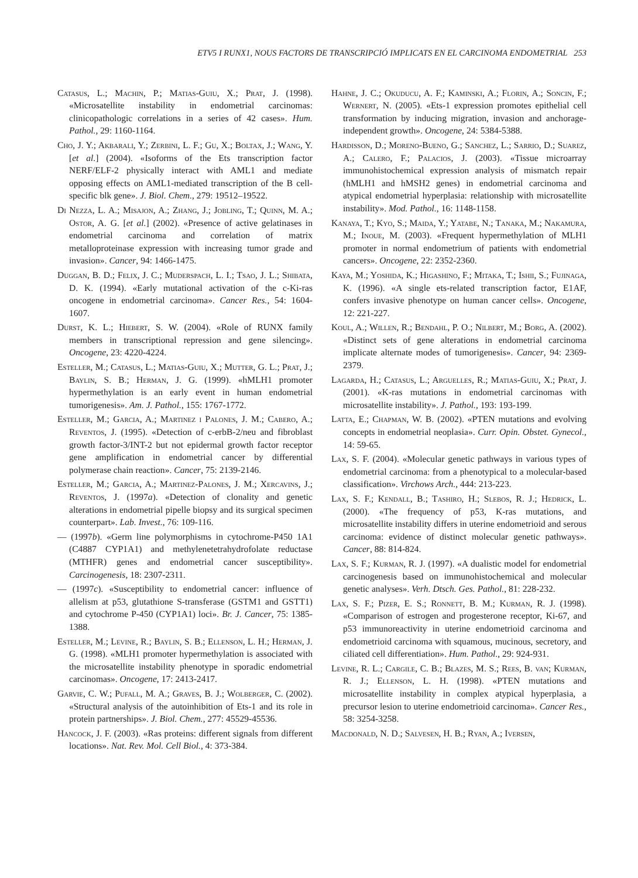ETV5 I RUNX1, NOUS FACTORS DE TRANSCRIPCIÓ IMPLICATS EN EL CARCINOMA ENDOMETRIAL 253
Catasus, L.; Machin, P.; Matias-Guiu, X.; Prat, J. (1998). «Microsatellite instability in endometrial carcinomas: clinicopathologic correlations in a series of 42 cases». Hum. Pathol., 29: 1160-1164.
Cho, J. Y.; Akbarali, Y.; Zerbini, L. F.; Gu, X.; Boltax, J.; Wang, Y. [et al.] (2004). «Isoforms of the Ets transcription factor NERF/ELF-2 physically interact with AML1 and mediate opposing effects on AML1-mediated transcription of the B cell-specific blk gene». J. Biol. Chem., 279: 19512–19522.
Di Nezza, L. A.; Misajon, A.; Zhang, J.; Jobling, T.; Quinn, M. A.; Ostor, A. G. [et al.] (2002). «Presence of active gelatinases in endometrial carcinoma and correlation of matrix metalloproteinase expression with increasing tumor grade and invasion». Cancer, 94: 1466-1475.
Duggan, B. D.; Felix, J. C.; Muderspach, L. I.; Tsao, J. L.; Shibata, D. K. (1994). «Early mutational activation of the c-Ki-ras oncogene in endometrial carcinoma». Cancer Res., 54: 1604-1607.
Durst, K. L.; Hiebert, S. W. (2004). «Role of RUNX family members in transcriptional repression and gene silencing». Oncogene, 23: 4220-4224.
Esteller, M.; Catasus, L.; Matias-Guiu, X.; Mutter, G. L.; Prat, J.; Baylin, S. B.; Herman, J. G. (1999). «hMLH1 promoter hypermethylation is an early event in human endometrial tumorigenesis». Am. J. Pathol., 155: 1767-1772.
Esteller, M.; Garcia, A.; Martinez i Palones, J. M.; Cabero, A.; Reventos, J. (1995). «Detection of c-erbB-2/neu and fibroblast growth factor-3/INT-2 but not epidermal growth factor receptor gene amplification in endometrial cancer by differential polymerase chain reaction». Cancer, 75: 2139-2146.
Esteller, M.; Garcia, A.; Martinez-Palones, J. M.; Xercavins, J.; Reventos, J. (1997a). «Detection of clonality and genetic alterations in endometrial pipelle biopsy and its surgical specimen counterpart». Lab. Invest., 76: 109-116.
— (1997b). «Germ line polymorphisms in cytochrome-P450 1A1 (C4887 CYP1A1) and methylenetetrahydrofolate reductase (MTHFR) genes and endometrial cancer susceptibility». Carcinogenesis, 18: 2307-2311.
— (1997c). «Susceptibility to endometrial cancer: influence of allelism at p53, glutathione S-transferase (GSTM1 and GSTT1) and cytochrome P-450 (CYP1A1) loci». Br. J. Cancer, 75: 1385-1388.
Esteller, M.; Levine, R.; Baylin, S. B.; Ellenson, L. H.; Herman, J. G. (1998). «MLH1 promoter hypermethylation is associated with the microsatellite instability phenotype in sporadic endometrial carcinomas». Oncogene, 17: 2413-2417.
Garvie, C. W.; Pufall, M. A.; Graves, B. J.; Wolberger, C. (2002). «Structural analysis of the autoinhibition of Ets-1 and its role in protein partnerships». J. Biol. Chem., 277: 45529-45536.
Hancock, J. F. (2003). «Ras proteins: different signals from different locations». Nat. Rev. Mol. Cell Biol., 4: 373-384.
Hahne, J. C.; Okuducu, A. F.; Kaminski, A.; Florin, A.; Soncin, F.; Wernert, N. (2005). «Ets-1 expression promotes epithelial cell transformation by inducing migration, invasion and anchorage-independent growth». Oncogene, 24: 5384-5388.
Hardisson, D.; Moreno-Bueno, G.; Sanchez, L.; Sarrio, D.; Suarez, A.; Calero, F.; Palacios, J. (2003). «Tissue microarray immunohistochemical expression analysis of mismatch repair (hMLH1 and hMSH2 genes) in endometrial carcinoma and atypical endometrial hyperplasia: relationship with microsatellite instability». Mod. Pathol., 16: 1148-1158.
Kanaya, T.; Kyo, S.; Maida, Y.; Yatabe, N.; Tanaka, M.; Nakamura, M.; Inoue, M. (2003). «Frequent hypermethylation of MLH1 promoter in normal endometrium of patients with endometrial cancers». Oncogene, 22: 2352-2360.
Kaya, M.; Yoshida, K.; Higashino, F.; Mitaka, T.; Ishii, S.; Fujinaga, K. (1996). «A single ets-related transcription factor, E1AF, confers invasive phenotype on human cancer cells». Oncogene, 12: 221-227.
Koul, A.; Willen, R.; Bendahl, P. O.; Nilbert, M.; Borg, A. (2002). «Distinct sets of gene alterations in endometrial carcinoma implicate alternate modes of tumorigenesis». Cancer, 94: 2369-2379.
Lagarda, H.; Catasus, L.; Arguelles, R.; Matias-Guiu, X.; Prat, J. (2001). «K-ras mutations in endometrial carcinomas with microsatellite instability». J. Pathol., 193: 193-199.
Latta, E.; Chapman, W. B. (2002). «PTEN mutations and evolving concepts in endometrial neoplasia». Curr. Opin. Obstet. Gynecol., 14: 59-65.
Lax, S. F. (2004). «Molecular genetic pathways in various types of endometrial carcinoma: from a phenotypical to a molecular-based classification». Virchows Arch., 444: 213-223.
Lax, S. F.; Kendall, B.; Tashiro, H.; Slebos, R. J.; Hedrick, L. (2000). «The frequency of p53, K-ras mutations, and microsatellite instability differs in uterine endometrioid and serous carcinoma: evidence of distinct molecular genetic pathways». Cancer, 88: 814-824.
Lax, S. F.; Kurman, R. J. (1997). «A dualistic model for endometrial carcinogenesis based on immunohistochemical and molecular genetic analyses». Verh. Dtsch. Ges. Pathol., 81: 228-232.
Lax, S. F.; Pizer, E. S.; Ronnett, B. M.; Kurman, R. J. (1998). «Comparison of estrogen and progesterone receptor, Ki-67, and p53 immunoreactivity in uterine endometrioid carcinoma and endometrioid carcinoma with squamous, mucinous, secretory, and ciliated cell differentiation». Hum. Pathol., 29: 924-931.
Levine, R. L.; Cargile, C. B.; Blazes, M. S.; Rees, B. van; Kurman, R. J.; Ellenson, L. H. (1998). «PTEN mutations and microsatellite instability in complex atypical hyperplasia, a precursor lesion to uterine endometrioid carcinoma». Cancer Res., 58: 3254-3258.
Macdonald, N. D.; Salvesen, H. B.; Ryan, A.; Iversen,